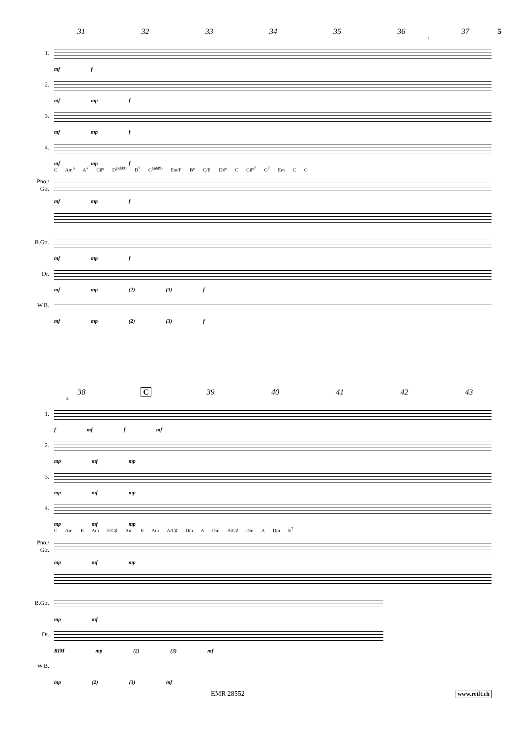31 32 33 34 35 36 37 5
1.
1.
mf f
2.
mf mp f
3.
mf mp f
4.
mf mp f
C Am<sup>6</sup> A<sup>+</sup> C♯° D<sup>(add9)</sup> D<sup>7</sup> G<sup>(add9)</sup> Em/F B° C/E D♯° C C♯°<sup>7</sup> G<sup>7</sup> Em C G
Pno./ Gtr.
mf mp f
B.Gtr.
mf mp f
Dr.
mf mp (2) (3) f
W.B.
mf mp (2) (3) f
38 C 39 40 41 42 43
2.
1.
f mf f mf
2.
mp mf mp
3.
mp mf mp
4.
mp mf mp
C Am E Am E/G♯ Am E Am A/C♯ Dm A Dm A/C♯ Dm A Dm E<sup>7</sup>
Pno./ Gtr.
mp mf mp
B.Gtr.
mp mf
Dr.
RIM mp (2) (3) mf
W.B.
mp (2) (3) mf
EMR 28552 www.reift.ch